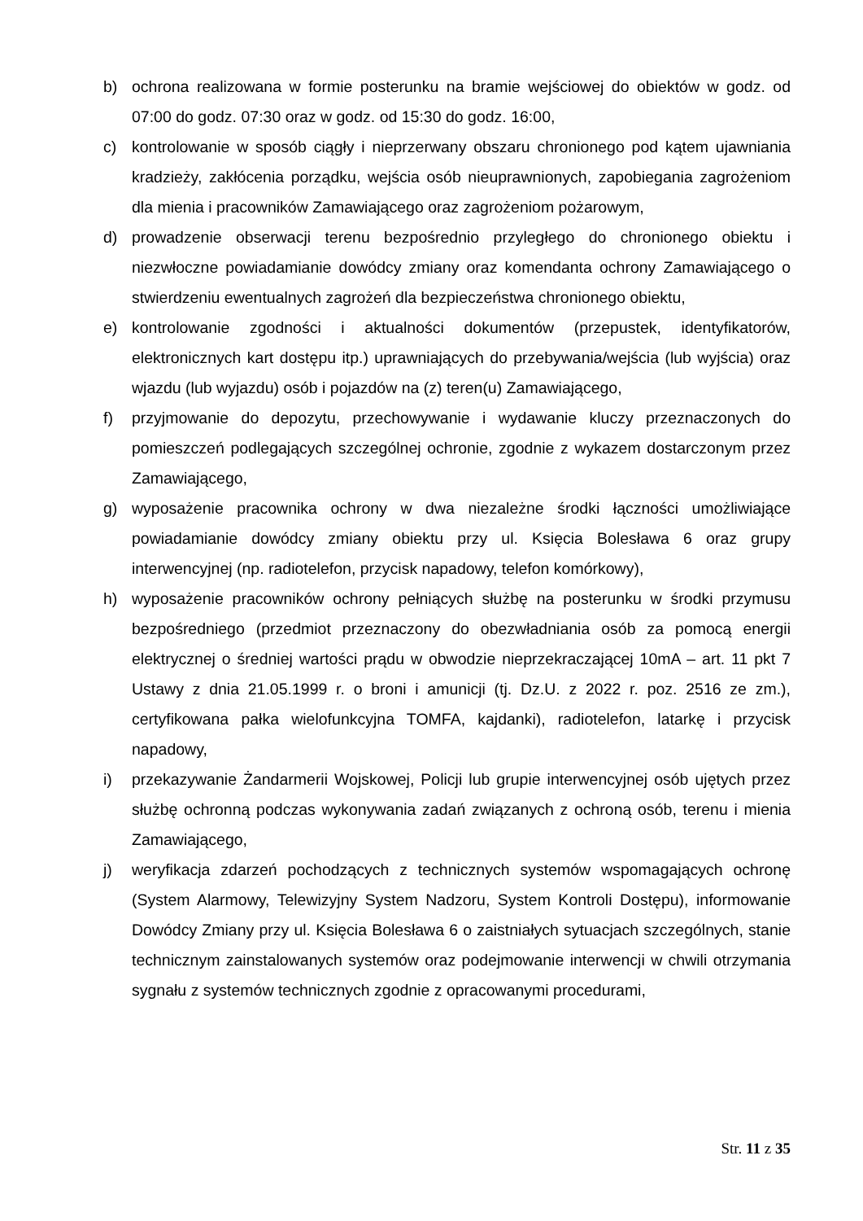b) ochrona realizowana w formie posterunku na bramie wejściowej do obiektów w godz. od 07:00 do godz. 07:30 oraz w godz. od 15:30 do godz. 16:00,
c) kontrolowanie w sposób ciągły i nieprzerwany obszaru chronionego pod kątem ujawniania kradzieży, zakłócenia porządku, wejścia osób nieuprawnionych, zapobiegania zagrożeniom dla mienia i pracowników Zamawiającego oraz zagrożeniom pożarowym,
d) prowadzenie obserwacji terenu bezpośrednio przyległego do chronionego obiektu i niezwłoczne powiadamianie dowódcy zmiany oraz komendanta ochrony Zamawiającego o stwierdzeniu ewentualnych zagrożeń dla bezpieczeństwa chronionego obiektu,
e) kontrolowanie zgodności i aktualności dokumentów (przepustek, identyfikatorów, elektronicznych kart dostępu itp.) uprawniających do przebywania/wejścia (lub wyjścia) oraz wjazdu (lub wyjazdu) osób i pojazdów na (z) teren(u) Zamawiającego,
f) przyjmowanie do depozytu, przechowywanie i wydawanie kluczy przeznaczonych do pomieszczeń podlegających szczególnej ochronie, zgodnie z wykazem dostarczonym przez Zamawiającego,
g) wyposażenie pracownika ochrony w dwa niezależne środki łączności umożliwiające powiadamianie dowódcy zmiany obiektu przy ul. Księcia Bolesława 6 oraz grupy interwencyjnej (np. radiotelefon, przycisk napadowy, telefon komórkowy),
h) wyposażenie pracowników ochrony pełniących służbę na posterunku w środki przymusu bezpośredniego (przedmiot przeznaczony do obezwładniania osób za pomocą energii elektrycznej o średniej wartości prądu w obwodzie nieprzekraczającej 10mA – art. 11 pkt 7 Ustawy z dnia 21.05.1999 r. o broni i amunicji (tj. Dz.U. z 2022 r. poz. 2516 ze zm.), certyfikowana pałka wielofunkcyjna TOMFA, kajdanki), radiotelefon, latarkę i przycisk napadowy,
i) przekazywanie Żandarmerii Wojskowej, Policji lub grupie interwencyjnej osób ujętych przez służbę ochronną podczas wykonywania zadań związanych z ochroną osób, terenu i mienia Zamawiającego,
j) weryfikacja zdarzeń pochodzących z technicznych systemów wspomagających ochronę (System Alarmowy, Telewizyjny System Nadzoru, System Kontroli Dostępu), informowanie Dowódcy Zmiany przy ul. Księcia Bolesława 6 o zaistniałych sytuacjach szczególnych, stanie technicznym zainstalowanych systemów oraz podejmowanie interwencji w chwili otrzymania sygnału z systemów technicznych zgodnie z opracowanymi procedurami,
Str. 11 z 35